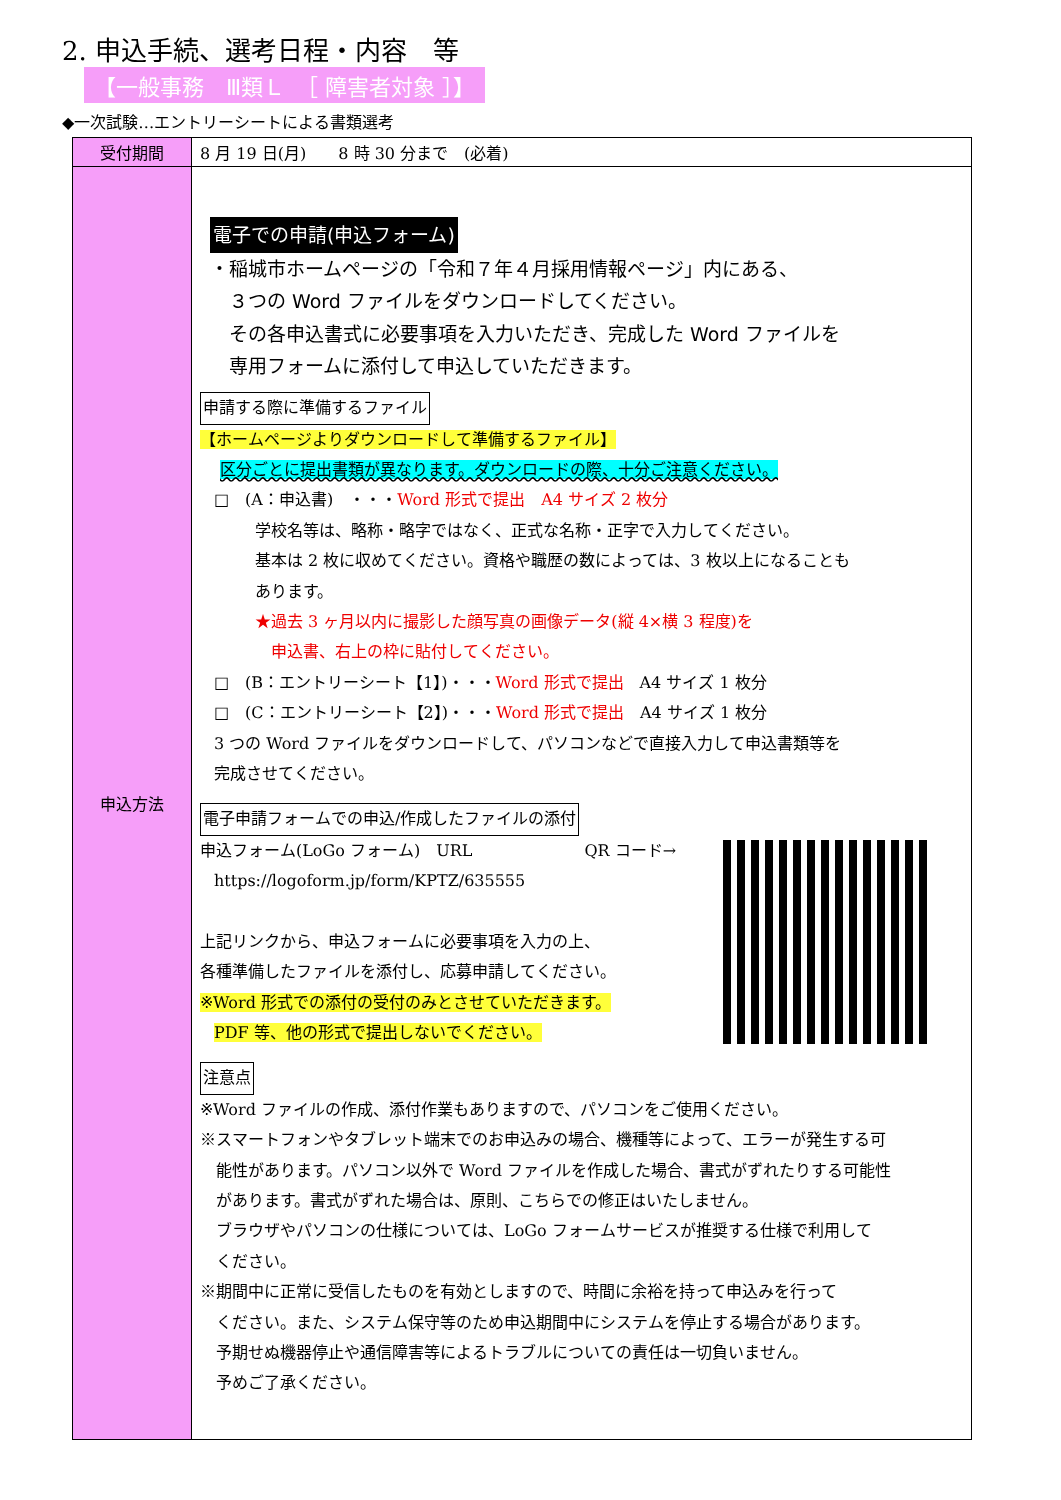2. 申込手続、選考日程・内容　等
【一般事務　Ⅲ類Ｌ　［ 障害者対象 ］】
◆一次試験…エントリーシートによる書類選考
| 受付期間 | 8 月 19 日(月) 8 時 30 分まで (必着) |
| 申込方法 | 電子での申請(申込フォーム) ・稲城市ホームページの「令和７年４月採用情報ページ」内にある、 ３つの Word ファイルをダウンロードしてください。 その各申込書式に必要事項を入力いただき、完成した Word ファイルを 専用フォームに添付して申込していただきます。 申請する際に準備するファイル 【ホームページよりダウンロードして準備するファイル】 区分ごとに提出書類が異なります。ダウンロードの際、十分ご注意ください。 □ (A：申込書) ・・・ Word 形式で提出 A4 サイズ 2 枚分 学校名等は、略称・略字ではなく、正式な名称・正字で入力してください。 基本は 2 枚に収めてください。資格や職歴の数によっては、3 枚以上になることも あります。 ★過去 3 ヶ月以内に撮影した顔写真の画像データ(縦 4×横 3 程度)を 申込書、右上の枠に貼付してください。 □ (B：エントリーシート【1】)・・・ Word 形式で提出 A4 サイズ 1 枚分 □ (C：エントリーシート【2】)・・・ Word 形式で提出 A4 サイズ 1 枚分 3 つの Word ファイルをダウンロードして、パソコンなどで直接入力して申込書類等を 完成させてください。 電子申請フォームでの申込/作成したファイルの添付 申込フォーム(LoGo フォーム) URL QR コード→ https://logoform.jp/form/KPTZ/635555 上記リンクから、申込フォームに必要事項を入力の上、 各種準備したファイルを添付し、応募申請してください。 ※Word 形式での添付の受付のみとさせていただきます。 PDF 等、他の形式で提出しないでください。 注意点 ※Word ファイルの作成、添付作業もありますので、パソコンをご使用ください。 ※スマートフォンやタブレット端末でのお申込みの場合、機種等によって、エラーが発生する可 能性があります。パソコン以外で Word ファイルを作成した場合、書式がずれたりする可能性 があります。書式がずれた場合は、原則、こちらでの修正はいたしません。 ブラウザやパソコンの仕様については、LoGo フォームサービスが推奨する仕様で利用して ください。 ※期間中に正常に受信したものを有効としますので、時間に余裕を持って申込みを行って ください。また、システム保守等のため申込期間中にシステムを停止する場合があります。 予期せぬ機器停止や通信障害等によるトラブルについての責任は一切負いません。 予めご了承ください。 |